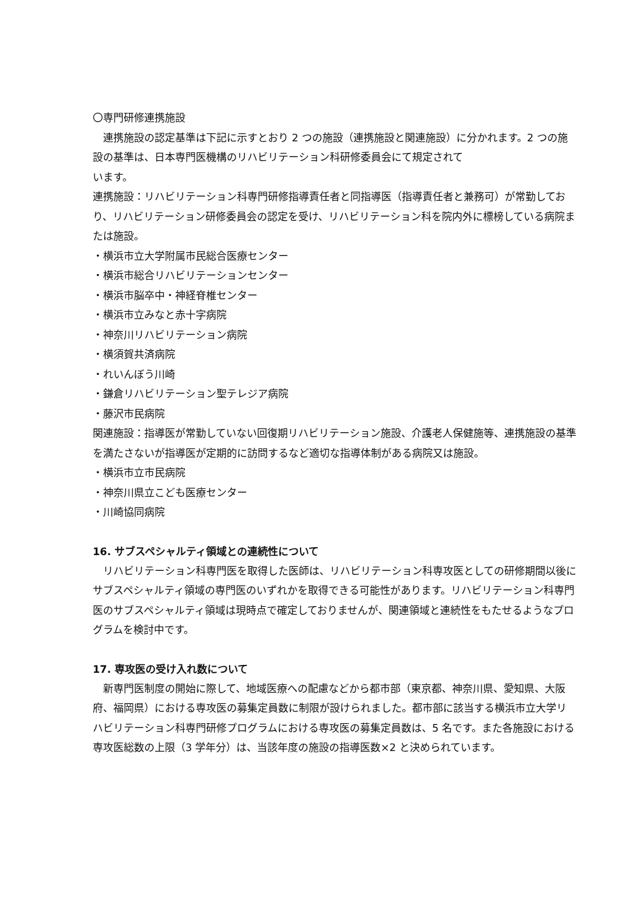〇専門研修連携施設
連携施設の認定基準は下記に示すとおり 2 つの施設（連携施設と関連施設）に分かれます。2 つの施設の基準は、日本専門医機構のリハビリテーション科研修委員会にて規定されて
います。
連携施設：リハビリテーション科専門研修指導責任者と同指導医（指導責任者と兼務可）が常勤しており、リハビリテーション研修委員会の認定を受け、リハビリテーション科を院内外に標榜している病院または施設。
・横浜市立大学附属市民総合医療センター
・横浜市総合リハビリテーションセンター
・横浜市脳卒中・神経脊椎センター
・横浜市立みなと赤十字病院
・神奈川リハビリテーション病院
・横須賀共済病院
・れいんぼう川崎
・鎌倉リハビリテーション聖テレジア病院
・藤沢市民病院
関連施設：指導医が常勤していない回復期リハビリテーション施設、介護老人保健施等、連携施設の基準を満たさないが指導医が定期的に訪問するなど適切な指導体制がある病院又は施設。
・横浜市立市民病院
・神奈川県立こども医療センター
・川崎協同病院
16. サブスペシャルティ領域との連続性について
リハビリテーション科専門医を取得した医師は、リハビリテーション科専攻医としての研修期間以後にサブスペシャルティ領域の専門医のいずれかを取得できる可能性があります。リハビリテーション科専門医のサブスペシャルティ領域は現時点で確定しておりませんが、関連領域と連続性をもたせるようなプログラムを検討中です。
17. 専攻医の受け入れ数について
新専門医制度の開始に際して、地域医療への配慮などから都市部（東京都、神奈川県、愛知県、大阪府、福岡県）における専攻医の募集定員数に制限が設けられました。都市部に該当する横浜市立大学リハビリテーション科専門研修プログラムにおける専攻医の募集定員数は、5 名です。また各施設における専攻医総数の上限（3 学年分）は、当該年度の施設の指導医数×2 と決められています。